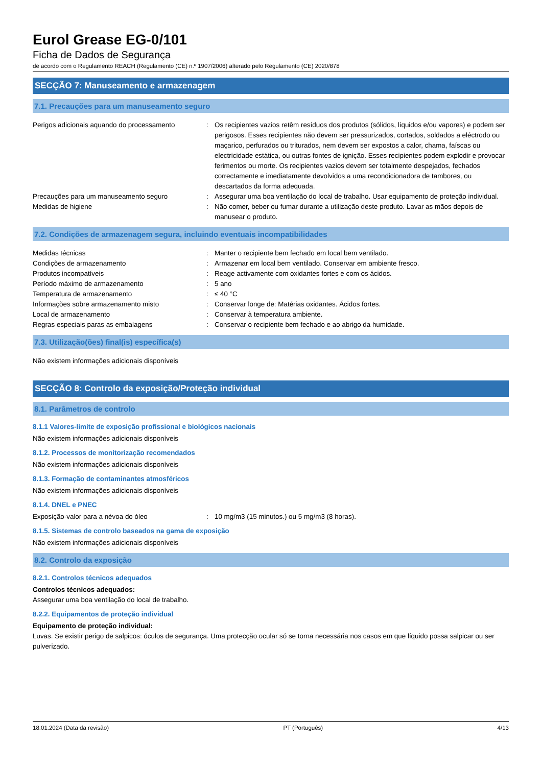Eurol Grease EG-0/101
Ficha de Dados de Segurança
de acordo com o Regulamento REACH (Regulamento (CE) n.º 1907/2006) alterado pelo Regulamento (CE) 2020/878
SECÇÃO 7: Manuseamento e armazenagem
7.1. Precauções para um manuseamento seguro
Perigos adicionais aquando do processamento
: Os recipientes vazios retêm resíduos dos produtos (sólidos, líquidos e/ou vapores) e podem ser perigosos. Esses recipientes não devem ser pressurizados, cortados, soldados a eléctrodo ou maçarico, perfurados ou triturados, nem devem ser expostos a calor, chama, faíscas ou electricidade estática, ou outras fontes de ignição. Esses recipientes podem explodir e provocar ferimentos ou morte. Os recipientes vazios devem ser totalmente despejados, fechados correctamente e imediatamente devolvidos a uma recondicionadora de tambores, ou descartados da forma adequada.
Precauções para um manuseamento seguro : Assegurar uma boa ventilação do local de trabalho. Usar equipamento de proteção individual.
Medidas de higiene : Não comer, beber ou fumar durante a utilização deste produto. Lavar as mãos depois de manusear o produto.
7.2. Condições de armazenagem segura, incluindo eventuais incompatibilidades
Medidas técnicas : Manter o recipiente bem fechado em local bem ventilado.
Condições de armazenamento : Armazenar em local bem ventilado. Conservar em ambiente fresco.
Produtos incompatíveis : Reage activamente com oxidantes fortes e com os ácidos.
Período máximo de armazenamento : 5 ano
Temperatura de armazenamento : ≤ 40 °C
Informações sobre armazenamento misto : Conservar longe de: Matérias oxidantes. Ácidos fortes.
Local de armazenamento : Conservar à temperatura ambiente.
Regras especiais paras as embalagens : Conservar o recipiente bem fechado e ao abrigo da humidade.
7.3. Utilização(ões) final(is) específica(s)
Não existem informações adicionais disponíveis
SECÇÃO 8: Controlo da exposição/Proteção individual
8.1. Parâmetros de controlo
8.1.1 Valores-limite de exposição profissional e biológicos nacionais
Não existem informações adicionais disponíveis
8.1.2. Processos de monitorização recomendados
Não existem informações adicionais disponíveis
8.1.3. Formação de contaminantes atmosféricos
Não existem informações adicionais disponíveis
8.1.4. DNEL e PNEC
Exposição-valor para a névoa do óleo : 10 mg/m3 (15 minutos.) ou 5 mg/m3 (8 horas).
8.1.5. Sistemas de controlo baseados na gama de exposição
Não existem informações adicionais disponíveis
8.2. Controlo da exposição
8.2.1. Controlos técnicos adequados
Controlos técnicos adequados:
Assegurar uma boa ventilação do local de trabalho.
8.2.2. Equipamentos de proteção individual
Equipamento de proteção individual:
Luvas. Se existir perigo de salpicos: óculos de segurança. Uma protecção ocular só se torna necessária nos casos em que líquido possa salpicar ou ser pulverizado.
18.01.2024 (Data da revisão) PT (Português) 4/13